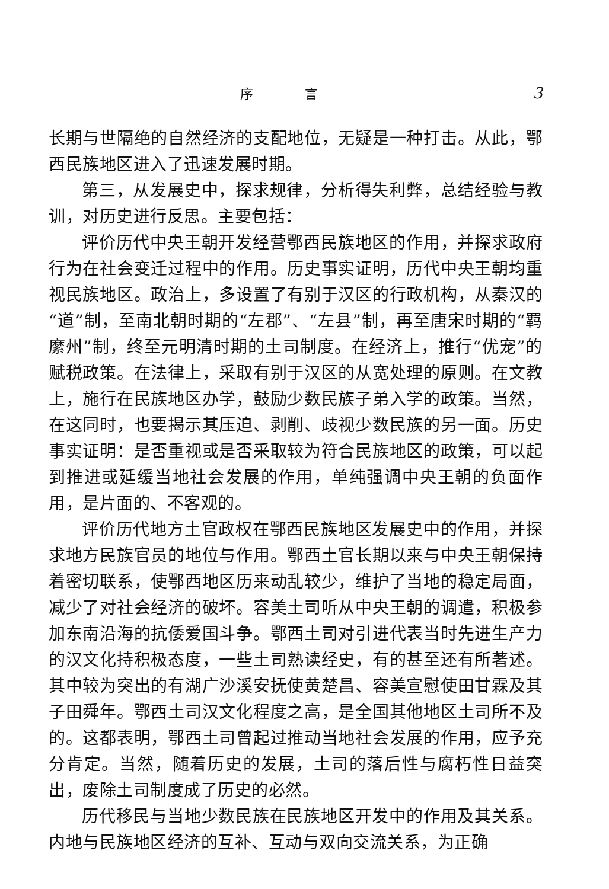序 言 3
长期与世隔绝的自然经济的支配地位，无疑是一种打击。从此，鄂西民族地区进入了迅速发展时期。
第三，从发展史中，探求规律，分析得失利弊，总结经验与教训，对历史进行反思。主要包括：
评价历代中央王朝开发经营鄂西民族地区的作用，并探求政府行为在社会变迁过程中的作用。历史事实证明，历代中央王朝均重视民族地区。政治上，多设置了有别于汉区的行政机构，从秦汉的“道”制，至南北朝时期的“左郡”、“左县”制，再至唐宋时期的“羁縻州”制，终至元明清时期的土司制度。在经济上，推行“优宠”的赋税政策。在法律上，采取有别于汉区的从宽处理的原则。在文教上，施行在民族地区办学，鼓励少数民族子弟入学的政策。当然，在这同时，也要揭示其压迫、剥削、歧视少数民族的另一面。历史事实证明：是否重视或是否采取较为符合民族地区的政策，可以起到推进或延缓当地社会发展的作用，单纯强调中央王朝的负面作用，是片面的、不客观的。
评价历代地方土官政权在鄂西民族地区发展史中的作用，并探求地方民族官员的地位与作用。鄂西土官长期以来与中央王朝保持着密切联系，使鄂西地区历来动乱较少，维护了当地的稳定局面，减少了对社会经济的破坏。容美土司听从中央王朝的调遣，积极参加东南沿海的抗倭爱国斗争。鄂西土司对引进代表当时先进生产力的汉文化持积极态度，一些土司熟读经史，有的甚至还有所著述。其中较为突出的有湖广沙溪安抚使黄楚昌、容美宣慰使田甘霖及其子田舜年。鄂西土司汉文化程度之高，是全国其他地区土司所不及的。这都表明，鄂西土司曾起过推动当地社会发展的作用，应予充分肯定。当然，随着历史的发展，土司的落后性与腐朽性日益突出，废除土司制度成了历史的必然。
历代移民与当地少数民族在民族地区开发中的作用及其关系。内地与民族地区经济的互补、互动与双向交流关系，为正确